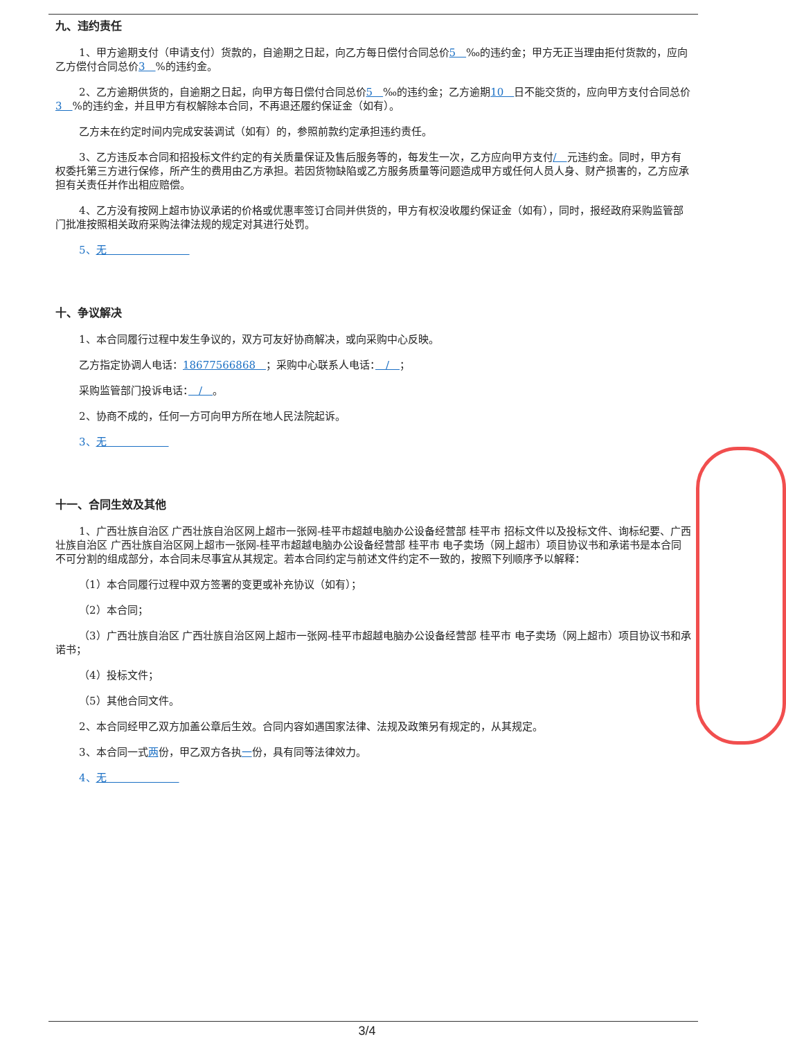九、违约责任
1、甲方逾期支付（申请支付）货款的，自逾期之日起，向乙方每日偿付合同总价5　‰的违约金；甲方无正当理由拒付货款的，应向乙方偿付合同总价3　%的违约金。
2、乙方逾期供货的，自逾期之日起，向甲方每日偿付合同总价5　‰的违约金；乙方逾期10　日不能交货的，应向甲方支付合同总价3　%的违约金，并且甲方有权解除本合同，不再退还履约保证金（如有）。
乙方未在约定时间内完成安装调试（如有）的，参照前款约定承担违约责任。
3、乙方违反本合同和招投标文件约定的有关质量保证及售后服务等的，每发生一次，乙方应向甲方支付/　元违约金。同时，甲方有权委托第三方进行保修，所产生的费用由乙方承担。若因货物缺陷或乙方服务质量等问题造成甲方或任何人员人身、财产损害的，乙方应承担有关责任并作出相应赔偿。
4、乙方没有按网上超市协议承诺的价格或优惠率签订合同并供货的，甲方有权没收履约保证金（如有），同时，报经政府采购监管部门批准按照相关政府采购法律法规的规定对其进行处罚。
5、无　　　　　　　　
十、争议解决
1、本合同履行过程中发生争议的，双方可友好协商解决，或向采购中心反映。
乙方指定协调人电话：18677566868　；采购中心联系人电话：　/　；
采购监管部门投诉电话：　/　。
2、协商不成的，任何一方可向甲方所在地人民法院起诉。
3、无　　　　　　
十一、合同生效及其他
1、广西壮族自治区 广西壮族自治区网上超市一张网-桂平市超越电脑办公设备经营部 桂平市 招标文件以及投标文件、询标纪要、广西壮族自治区 广西壮族自治区网上超市一张网-桂平市超越电脑办公设备经营部 桂平市 电子卖场（网上超市）项目协议书和承诺书是本合同不可分割的组成部分，本合同未尽事宜从其规定。若本合同约定与前述文件约定不一致的，按照下列顺序予以解释：
（1）本合同履行过程中双方签署的变更或补充协议（如有）；
（2）本合同；
（3）广西壮族自治区 广西壮族自治区网上超市一张网-桂平市超越电脑办公设备经营部 桂平市 电子卖场（网上超市）项目协议书和承诺书；
（4）投标文件；
（5）其他合同文件。
2、本合同经甲乙双方加盖公章后生效。合同内容如遇国家法律、法规及政策另有规定的，从其规定。
3、本合同一式两份，甲乙双方各执一份，具有同等法律效力。
4、无　　　　　　　
3/4